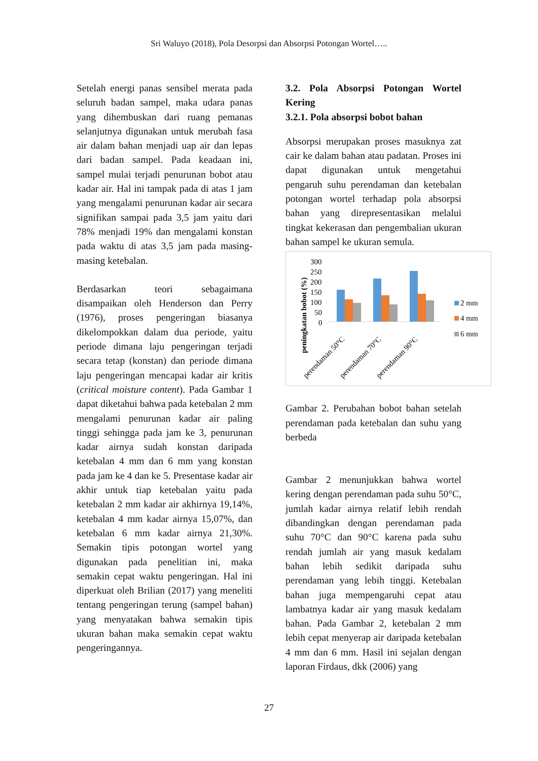Sri Waluyo (2018), Pola Desorpsi dan Absorpsi Potongan Wortel…..
Setelah energi panas sensibel merata pada seluruh badan sampel, maka udara panas yang dihembuskan dari ruang pemanas selanjutnya digunakan untuk merubah fasa air dalam bahan menjadi uap air dan lepas dari badan sampel. Pada keadaan ini, sampel mulai terjadi penurunan bobot atau kadar air. Hal ini tampak pada di atas 1 jam yang mengalami penurunan kadar air secara signifikan sampai pada 3,5 jam yaitu dari 78% menjadi 19% dan mengalami konstan pada waktu di atas 3,5 jam pada masing-masing ketebalan.
Berdasarkan teori sebagaimana disampaikan oleh Henderson dan Perry (1976), proses pengeringan biasanya dikelompokkan dalam dua periode, yaitu periode dimana laju pengeringan terjadi secara tetap (konstan) dan periode dimana laju pengeringan mencapai kadar air kritis (critical moisture content). Pada Gambar 1 dapat diketahui bahwa pada ketebalan 2 mm mengalami penurunan kadar air paling tinggi sehingga pada jam ke 3, penurunan kadar airnya sudah konstan daripada ketebalan 4 mm dan 6 mm yang konstan pada jam ke 4 dan ke 5. Presentase kadar air akhir untuk tiap ketebalan yaitu pada ketebalan 2 mm kadar air akhirnya 19,14%, ketebalan 4 mm kadar airnya 15,07%, dan ketebalan 6 mm kadar airnya 21,30%. Semakin tipis potongan wortel yang digunakan pada penelitian ini, maka semakin cepat waktu pengeringan. Hal ini diperkuat oleh Brilian (2017) yang meneliti tentang pengeringan terung (sampel bahan) yang menyatakan bahwa semakin tipis ukuran bahan maka semakin cepat waktu pengeringannya.
3.2. Pola Absorpsi Potongan Wortel Kering
3.2.1. Pola absorpsi bobot bahan
Absorpsi merupakan proses masuknya zat cair ke dalam bahan atau padatan. Proses ini dapat digunakan untuk mengetahui pengaruh suhu perendaman dan ketebalan potongan wortel terhadap pola absorpsi bahan yang direpresentasikan melalui tingkat kekerasan dan pengembalian ukuran bahan sampel ke ukuran semula.
peningkatan bobot (%)
300
250
200
150
100
50
0
perendaman 50°C
perendaman 70°C
perendaman 90°C
2 mm
4 mm
6 mm
Gambar 2. Perubahan bobot bahan setelah perendaman pada ketebalan dan suhu yang berbeda
Gambar 2 menunjukkan bahwa wortel kering dengan perendaman pada suhu 50°C, jumlah kadar airnya relatif lebih rendah dibandingkan dengan perendaman pada suhu 70°C dan 90°C karena pada suhu rendah jumlah air yang masuk kedalam bahan lebih sedikit daripada suhu perendaman yang lebih tinggi. Ketebalan bahan juga mempengaruhi cepat atau lambatnya kadar air yang masuk kedalam bahan. Pada Gambar 2, ketebalan 2 mm lebih cepat menyerap air daripada ketebalan 4 mm dan 6 mm. Hasil ini sejalan dengan laporan Firdaus, dkk (2006) yang
27